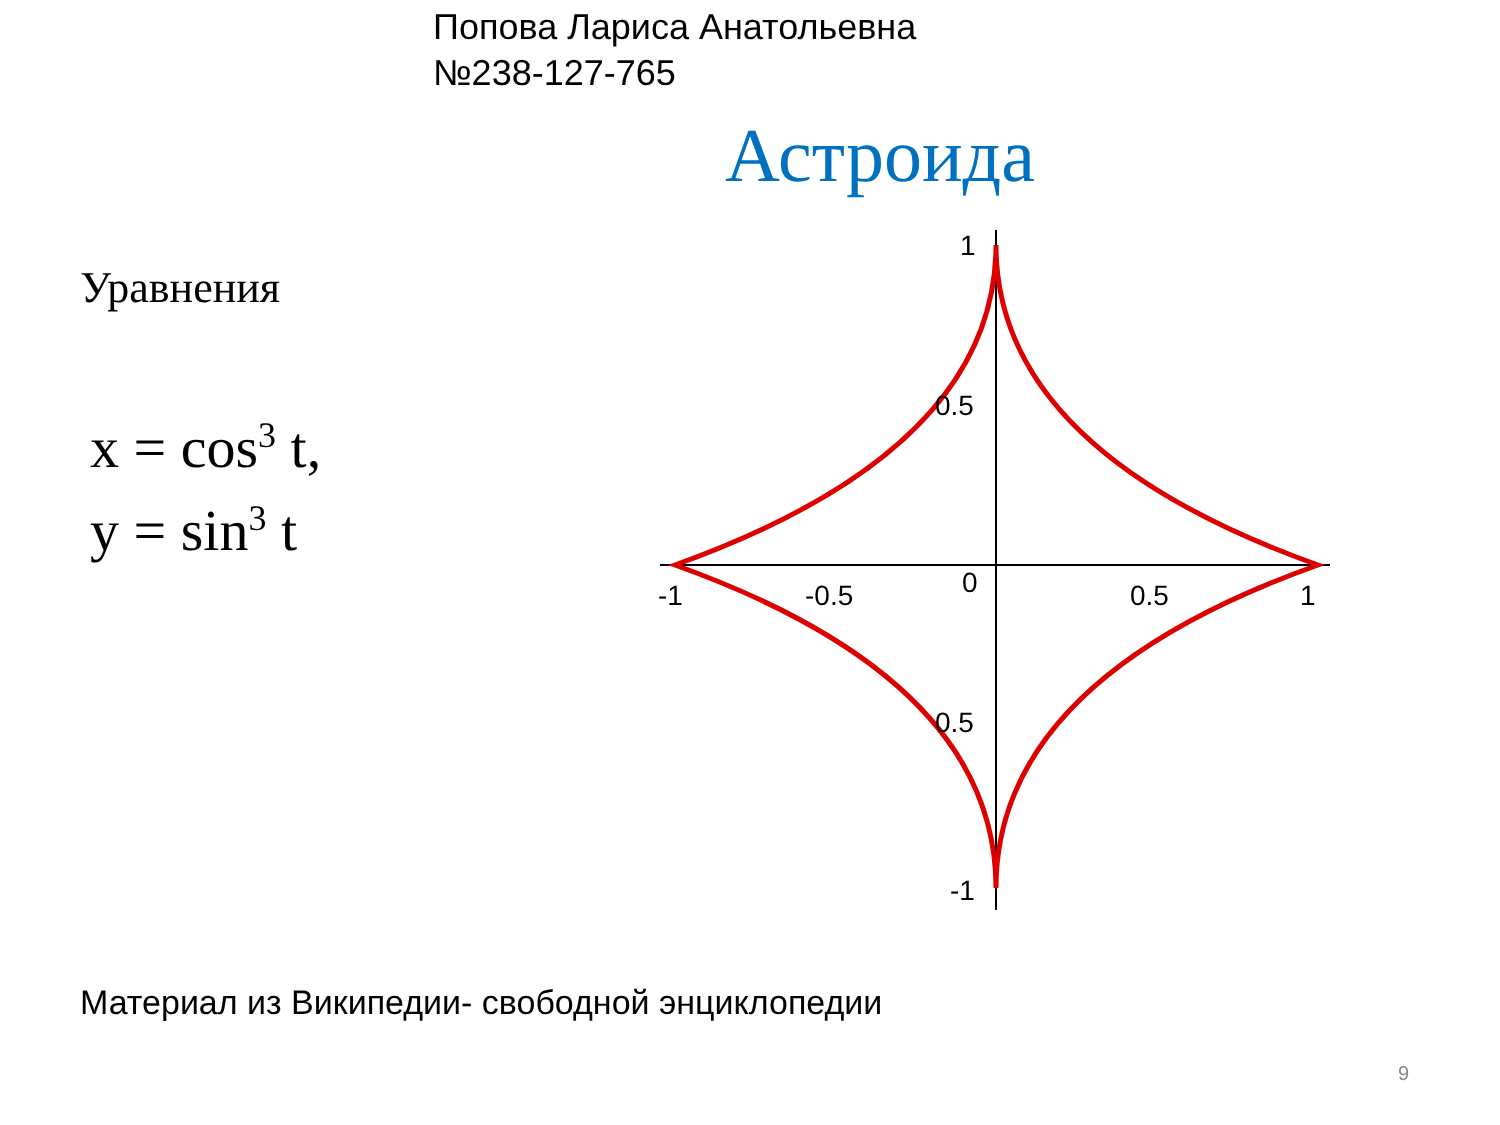Попова Лариса Анатольевна
№238-127-765
Астроида
Уравнения
x = cos<sup>3</sup> t,
y = sin<sup>3</sup> t
1
0.5
0.5
-1
-1
-0.5
0
0.5
1
Материал из Википедии- свободной энциклопедии
9